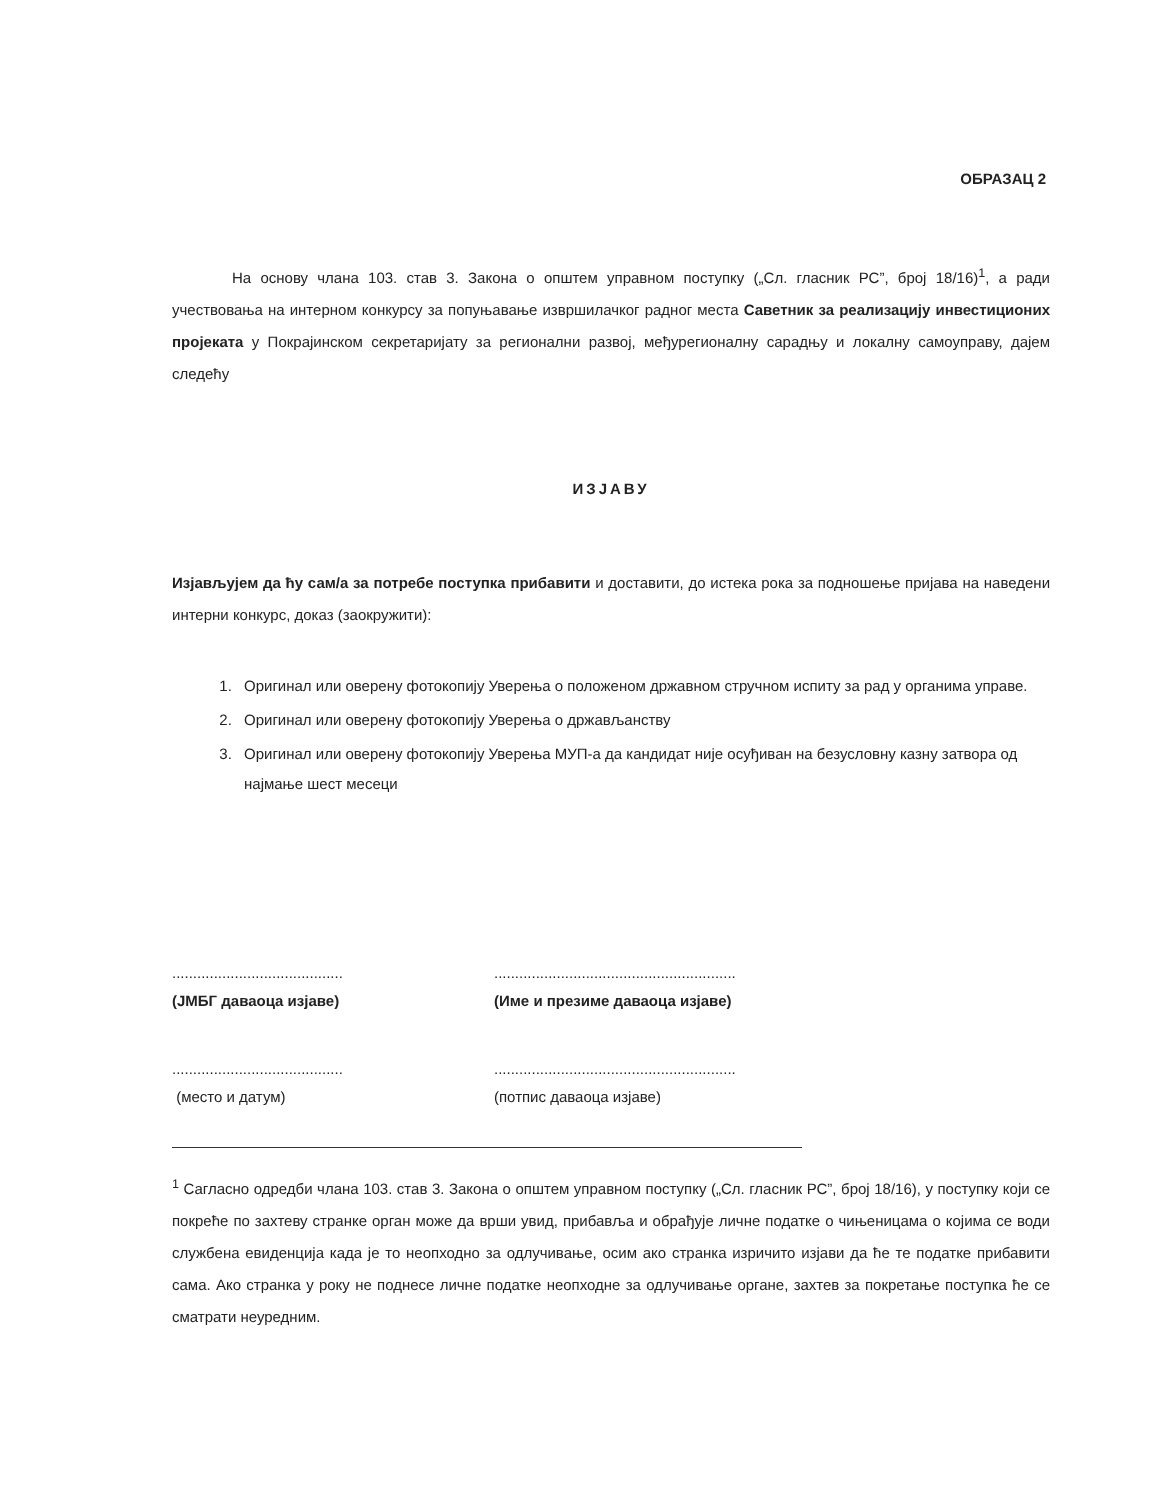ОБРАЗАЦ 2
На основу члана 103. став 3. Закона о општем управном поступку („Сл. гласник РС”, број 18/16)<sup>1</sup>, а ради учествовања на интерном конкурсу за попуњавање извршилачког радног места Саветник за реализацију инвестиционих пројеката у Покрајинском секретаријату за регионални развој, међурегионалну сарадњу и локалну самоуправу, дајем следећу
ИЗЈАВУ
Изјављујем да ћу сам/а за потребе поступка прибавити и доставити, до истека рока за подношење пријава на наведени интерни конкурс, доказ (заокружити):
1. Оригинал или оверену фотокопију Уверења о положеном државном стручном испиту за рад у органима управе.
2. Оригинал или оверену фотокопију Уверења о држављанству
3. Оригинал или оверену фотокопију Уверења МУП-а да кандидат није осуђиван на безусловну казну затвора од најмање шест месеци
.........................................
(ЈМБГ даваоца изјаве)
..........................................................
(Име и презиме даваоца изјаве)
.........................................
(место и датум)
..........................................................
(потпис даваоца изјаве)
<sup>1</sup> Сагласно одредби члана 103. став 3. Закона о општем управном поступку („Сл. гласник РС”, број 18/16), у поступку који се покреће по захтеву странке орган може да врши увид, прибавља и обрађује личне податке о чињеницама о којима се води службена евиденција када је то неопходно за одлучивање, осим ако странка изричито изјави да ће те податке прибавити сама. Ако странка у року не поднесе личне податке неопходне за одлучивање органе, захтев за покретање поступка ће се сматрати неуредним.